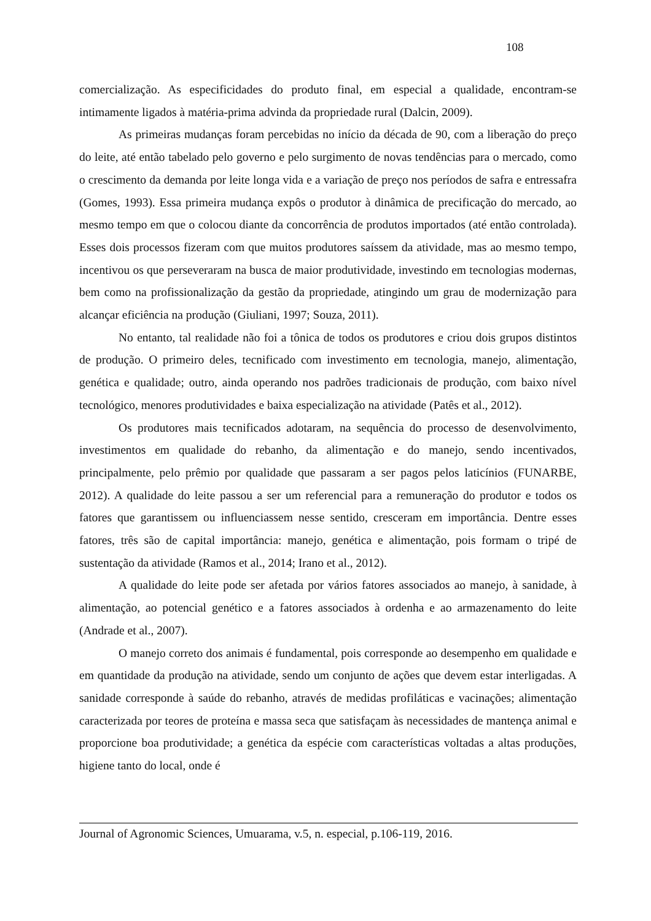108
comercialização. As especificidades do produto final, em especial a qualidade, encontram-se intimamente ligados à matéria-prima advinda da propriedade rural (Dalcin, 2009).
As primeiras mudanças foram percebidas no início da década de 90, com a liberação do preço do leite, até então tabelado pelo governo e pelo surgimento de novas tendências para o mercado, como o crescimento da demanda por leite longa vida e a variação de preço nos períodos de safra e entressafra (Gomes, 1993). Essa primeira mudança expôs o produtor à dinâmica de precificação do mercado, ao mesmo tempo em que o colocou diante da concorrência de produtos importados (até então controlada). Esses dois processos fizeram com que muitos produtores saíssem da atividade, mas ao mesmo tempo, incentivou os que perseveraram na busca de maior produtividade, investindo em tecnologias modernas, bem como na profissionalização da gestão da propriedade, atingindo um grau de modernização para alcançar eficiência na produção (Giuliani, 1997; Souza, 2011).
No entanto, tal realidade não foi a tônica de todos os produtores e criou dois grupos distintos de produção. O primeiro deles, tecnificado com investimento em tecnologia, manejo, alimentação, genética e qualidade; outro, ainda operando nos padrões tradicionais de produção, com baixo nível tecnológico, menores produtividades e baixa especialização na atividade (Patês et al., 2012).
Os produtores mais tecnificados adotaram, na sequência do processo de desenvolvimento, investimentos em qualidade do rebanho, da alimentação e do manejo, sendo incentivados, principalmente, pelo prêmio por qualidade que passaram a ser pagos pelos laticínios (FUNARBE, 2012). A qualidade do leite passou a ser um referencial para a remuneração do produtor e todos os fatores que garantissem ou influenciassem nesse sentido, cresceram em importância. Dentre esses fatores, três são de capital importância: manejo, genética e alimentação, pois formam o tripé de sustentação da atividade (Ramos et al., 2014; Irano et al., 2012).
A qualidade do leite pode ser afetada por vários fatores associados ao manejo, à sanidade, à alimentação, ao potencial genético e a fatores associados à ordenha e ao armazenamento do leite (Andrade et al., 2007).
O manejo correto dos animais é fundamental, pois corresponde ao desempenho em qualidade e em quantidade da produção na atividade, sendo um conjunto de ações que devem estar interligadas. A sanidade corresponde à saúde do rebanho, através de medidas profiláticas e vacinações; alimentação caracterizada por teores de proteína e massa seca que satisfaçam às necessidades de mantença animal e proporcione boa produtividade; a genética da espécie com características voltadas a altas produções, higiene tanto do local, onde é
Journal of Agronomic Sciences, Umuarama, v.5, n. especial, p.106-119, 2016.